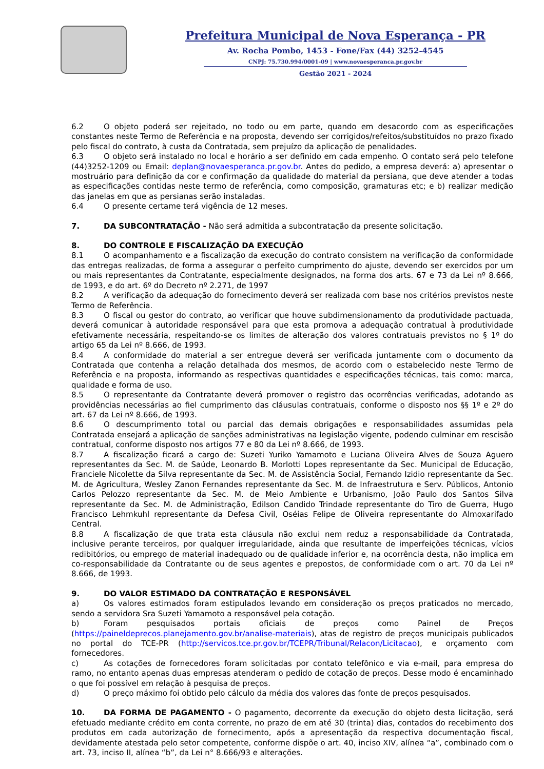Prefeitura Municipal de Nova Esperança - PR
Av. Rocha Pombo, 1453 - Fone/Fax (44) 3252-4545
CNPJ: 75.730.994/0001-09 | www.novaesperanca.pr.gov.br
Gestão 2021 - 2024
6.2 O objeto poderá ser rejeitado, no todo ou em parte, quando em desacordo com as especificações constantes neste Termo de Referência e na proposta, devendo ser corrigidos/refeitos/substituídos no prazo fixado pelo fiscal do contrato, à custa da Contratada, sem prejuízo da aplicação de penalidades.
6.3 O objeto será instalado no local e horário a ser definido em cada empenho. O contato será pelo telefone (44)3252-1209 ou Email: deplan@novaesperanca.pr.gov.br. Antes do pedido, a empresa deverá: a) apresentar o mostruário para definição da cor e confirmação da qualidade do material da persiana, que deve atender a todas as especificações contidas neste termo de referência, como composição, gramaturas etc; e b) realizar medição das janelas em que as persianas serão instaladas.
6.4 O presente certame terá vigência de 12 meses.
7. DA SUBCONTRATAÇÃO - Não será admitida a subcontratação da presente solicitação.
8. DO CONTROLE E FISCALIZAÇÃO DA EXECUÇÃO
8.1 O acompanhamento e a fiscalização da execução do contrato consistem na verificação da conformidade das entregas realizadas, de forma a assegurar o perfeito cumprimento do ajuste, devendo ser exercidos por um ou mais representantes da Contratante, especialmente designados, na forma dos arts. 67 e 73 da Lei nº 8.666, de 1993, e do art. 6º do Decreto nº 2.271, de 1997
8.2 A verificação da adequação do fornecimento deverá ser realizada com base nos critérios previstos neste Termo de Referência.
8.3 O fiscal ou gestor do contrato, ao verificar que houve subdimensionamento da produtividade pactuada, deverá comunicar à autoridade responsável para que esta promova a adequação contratual à produtividade efetivamente necessária, respeitando-se os limites de alteração dos valores contratuais previstos no § 1º do artigo 65 da Lei nº 8.666, de 1993.
8.4 A conformidade do material a ser entregue deverá ser verificada juntamente com o documento da Contratada que contenha a relação detalhada dos mesmos, de acordo com o estabelecido neste Termo de Referência e na proposta, informando as respectivas quantidades e especificações técnicas, tais como: marca, qualidade e forma de uso.
8.5 O representante da Contratante deverá promover o registro das ocorrências verificadas, adotando as providências necessárias ao fiel cumprimento das cláusulas contratuais, conforme o disposto nos §§ 1º e 2º do art. 67 da Lei nº 8.666, de 1993.
8.6 O descumprimento total ou parcial das demais obrigações e responsabilidades assumidas pela Contratada ensejará a aplicação de sanções administrativas na legislação vigente, podendo culminar em rescisão contratual, conforme disposto nos artigos 77 e 80 da Lei nº 8.666, de 1993.
8.7 A fiscalização ficará a cargo de: Suzeti Yuriko Yamamoto e Luciana Oliveira Alves de Souza Aguero representantes da Sec. M. de Saúde, Leonardo B. Morlotti Lopes representante da Sec. Municipal de Educação, Franciele Nicolette da Silva representante da Sec. M. de Assistência Social, Fernando Izidio representante da Sec. M. de Agricultura, Wesley Zanon Fernandes representante da Sec. M. de Infraestrutura e Serv. Públicos, Antonio Carlos Pelozzo representante da Sec. M. de Meio Ambiente e Urbanismo, João Paulo dos Santos Silva representante da Sec. M. de Administração, Edilson Candido Trindade representante do Tiro de Guerra, Hugo Francisco Lehmkuhl representante da Defesa Civil, Oséias Felipe de Oliveira representante do Almoxarifado Central.
8.8 A fiscalização de que trata esta cláusula não exclui nem reduz a responsabilidade da Contratada, inclusive perante terceiros, por qualquer irregularidade, ainda que resultante de imperfeições técnicas, vícios redibitórios, ou emprego de material inadequado ou de qualidade inferior e, na ocorrência desta, não implica em co-responsabilidade da Contratante ou de seus agentes e prepostos, de conformidade com o art. 70 da Lei nº 8.666, de 1993.
9. DO VALOR ESTIMADO DA CONTRATAÇÃO E RESPONSÁVEL
a) Os valores estimados foram estipulados levando em consideração os preços praticados no mercado, sendo a servidora Sra Suzeti Yamamoto a responsável pela cotação.
b) Foram pesquisados portais oficiais de preços como Painel de Preços (https://paineldeprecos.planejamento.gov.br/analise-materiais), atas de registro de preços municipais publicados no portal do TCE-PR (http://servicos.tce.pr.gov.br/TCEPR/Tribunal/Relacon/Licitacao), e orçamento com fornecedores.
c) As cotações de fornecedores foram solicitadas por contato telefônico e via e-mail, para empresa do ramo, no entanto apenas duas empresas atenderam o pedido de cotação de preços. Desse modo é encaminhado o que foi possível em relação à pesquisa de preços.
d) O preço máximo foi obtido pelo cálculo da média dos valores das fonte de preços pesquisados.
10. DA FORMA DE PAGAMENTO - O pagamento, decorrente da execução do objeto desta licitação, será efetuado mediante crédito em conta corrente, no prazo de em até 30 (trinta) dias, contados do recebimento dos produtos em cada autorização de fornecimento, após a apresentação da respectiva documentação fiscal, devidamente atestada pelo setor competente, conforme dispõe o art. 40, inciso XIV, alínea “a”, combinado com o art. 73, inciso II, alínea “b”, da Lei n° 8.666/93 e alterações.